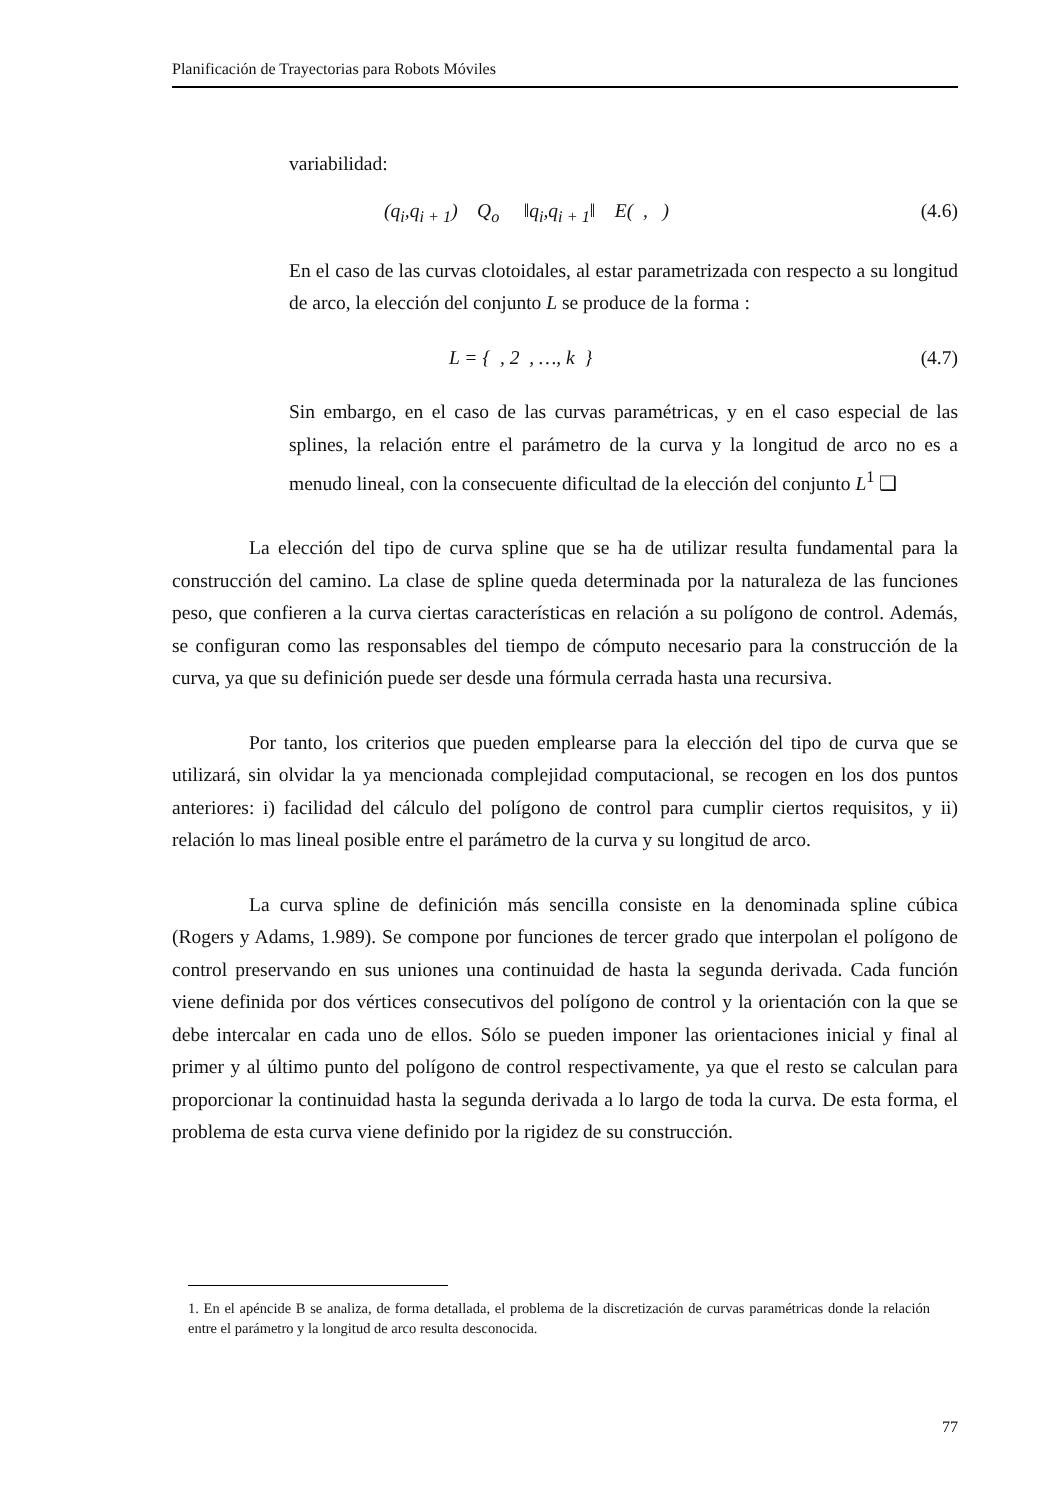Planificación de Trayectorias para Robots Móviles
variabilidad:
(q<sub>i</sub>,q<sub>i + 1</sub>) Q<sub>o</sub> ‖q<sub>i</sub>,q<sub>i + 1</sub>‖ E( , ) (4.6)
En el caso de las curvas clotoidales, al estar parametrizada con respecto a su longitud de arco, la elección del conjunto L se produce de la forma :
L = { , 2 , …, k } (4.7)
Sin embargo, en el caso de las curvas paramétricas, y en el caso especial de las splines, la relación entre el parámetro de la curva y la longitud de arco no es a menudo lineal, con la consecuente dificultad de la elección del conjunto L<sup>1</sup> ❑
La elección del tipo de curva spline que se ha de utilizar resulta fundamental para la construcción del camino. La clase de spline queda determinada por la naturaleza de las funciones peso, que confieren a la curva ciertas características en relación a su polígono de control. Además, se configuran como las responsables del tiempo de cómputo necesario para la construcción de la curva, ya que su definición puede ser desde una fórmula cerrada hasta una recursiva.
Por tanto, los criterios que pueden emplearse para la elección del tipo de curva que se utilizará, sin olvidar la ya mencionada complejidad computacional, se recogen en los dos puntos anteriores: i) facilidad del cálculo del polígono de control para cumplir ciertos requisitos, y ii) relación lo mas lineal posible entre el parámetro de la curva y su longitud de arco.
La curva spline de definición más sencilla consiste en la denominada spline cúbica (Rogers y Adams, 1.989). Se compone por funciones de tercer grado que interpolan el polígono de control preservando en sus uniones una continuidad de hasta la segunda derivada. Cada función viene definida por dos vértices consecutivos del polígono de control y la orientación con la que se debe intercalar en cada uno de ellos. Sólo se pueden imponer las orientaciones inicial y final al primer y al último punto del polígono de control respectivamente, ya que el resto se calculan para proporcionar la continuidad hasta la segunda derivada a lo largo de toda la curva. De esta forma, el problema de esta curva viene definido por la rigidez de su construcción.
1. En el apéncide B se analiza, de forma detallada, el problema de la discretización de curvas paramétricas donde la relación entre el parámetro y la longitud de arco resulta desconocida.
77